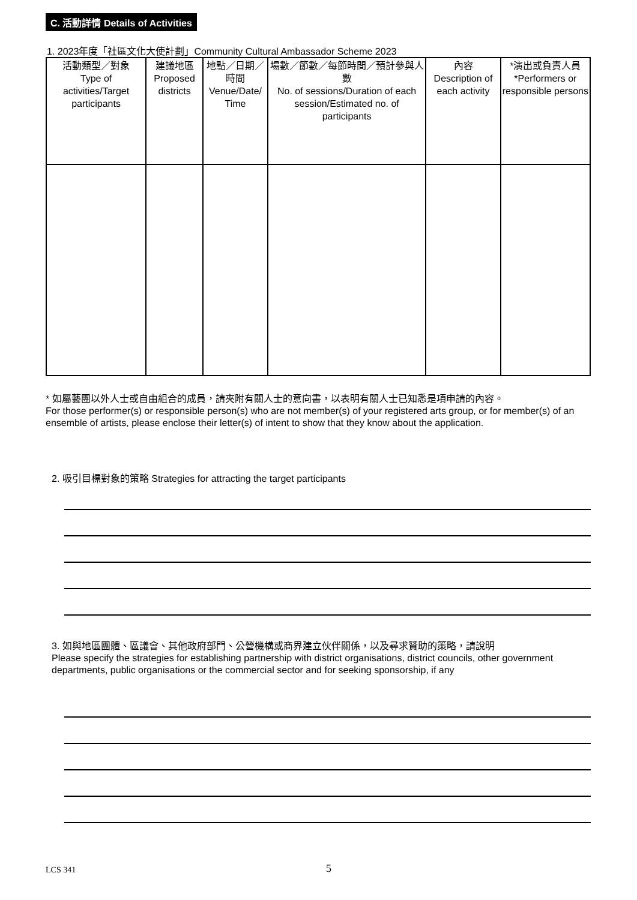C. 活動詳情 Details of Activities
1. 2023年度「社區文化大使計劃」Community Cultural Ambassador Scheme 2023
| 活動類型／對象 Type of activities/Target participants | 建議地區 Proposed districts | 地點／日期／時間 Venue/Date/ Time | 場數／節數／每節時間／預計參與人數 No. of sessions/Duration of each session/Estimated no. of participants | 內容 Description of each activity | *演出或負責人員 *Performers or responsible persons |
| --- | --- | --- | --- | --- | --- |
* 如屬藝團以外人士或自由組合的成員，請夾附有關人士的意向書，以表明有關人士已知悉是項申請的內容。
For those performer(s) or responsible person(s) who are not member(s) of your registered arts group, or for member(s) of an ensemble of artists, please enclose their letter(s) of intent to show that they know about the application.
2. 吸引目標對象的策略 Strategies for attracting the target participants
3. 如與地區團體、區議會、其他政府部門、公營機構或商界建立伙伴關係，以及尋求贊助的策略，請說明
Please specify the strategies for establishing partnership with district organisations, district councils, other government departments, public organisations or the commercial sector and for seeking sponsorship, if any
LCS 341 5